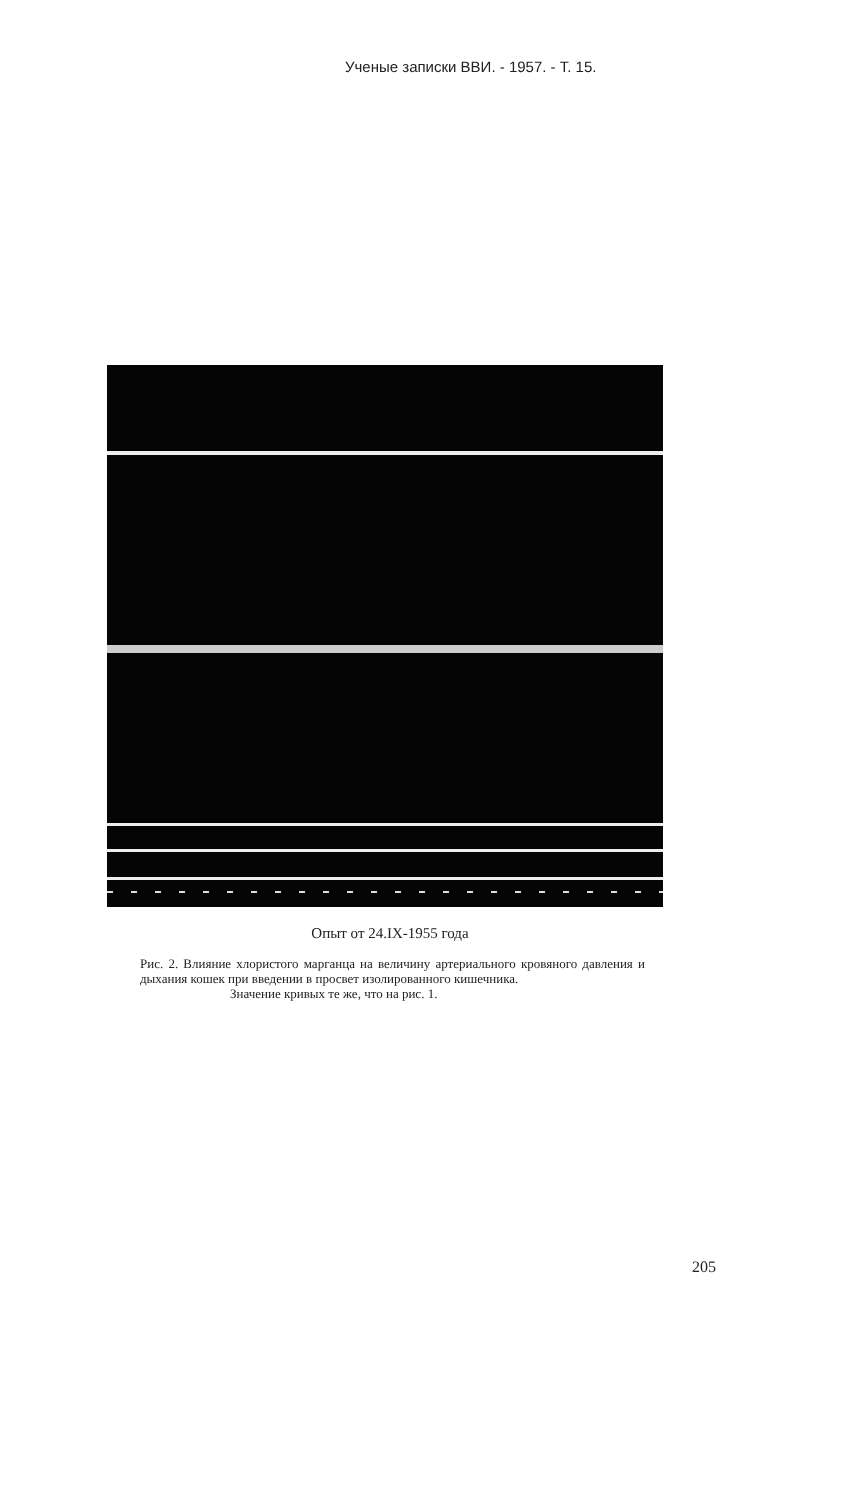Ученые записки ВВИ. - 1957. - Т. 15.
Опыт от 24.IX-1955 года
Рис. 2. Влияние хлористого марганца на величину артериального кровяного давления и дыхания кошек при введении в просвет изолированного кишечника.
Значение кривых те же, что на рис. 1.
205